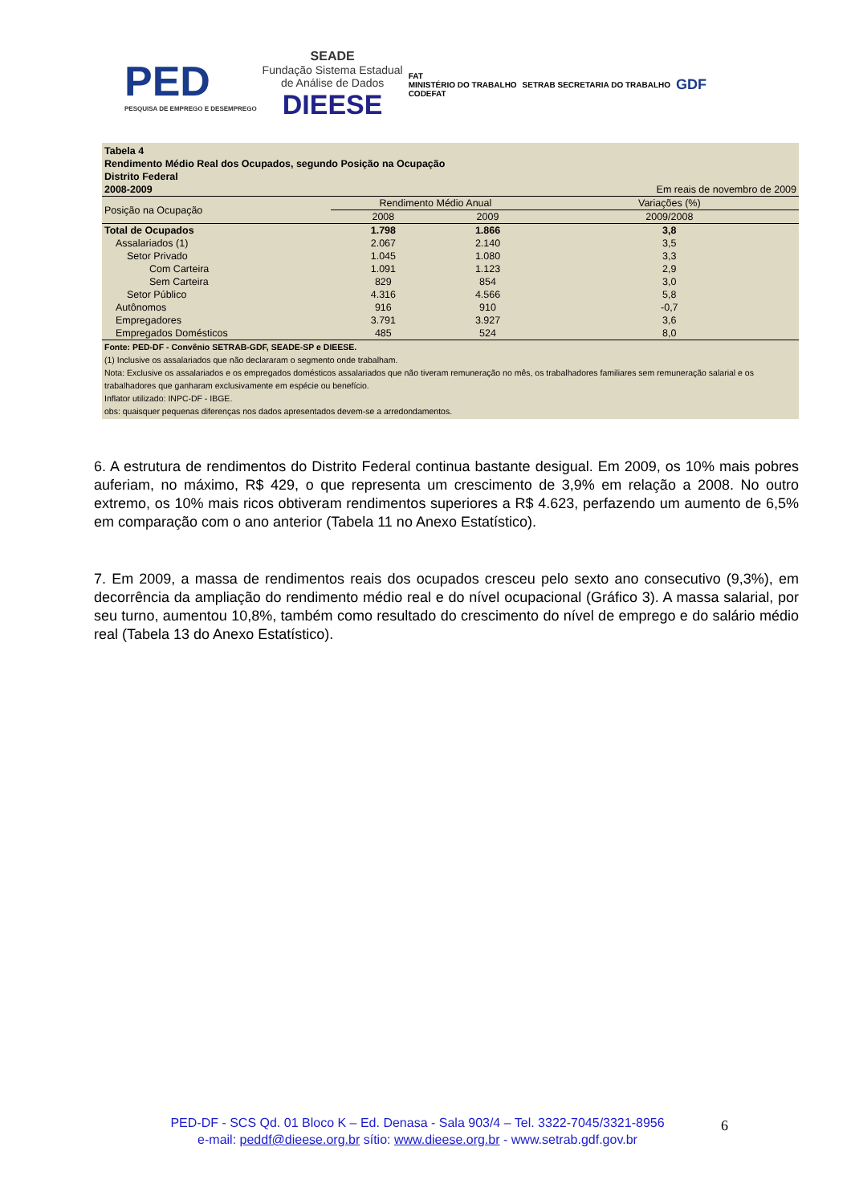PED
PESQUISA DE EMPREGO E DESEMPREGO
SEADE
Fundação Sistema Estadual
de Análise de Dados
DIEESE
FAT
MINISTÉRIO DO TRABALHO
CODEFAT
SETRAB SECRETARIA DO TRABALHO
GDF
| Tabela 4 Rendimento Médio Real dos Ocupados, segundo Posição na Ocupação Distrito Federal | | | |
| 2008-2009 | | | Em reais de novembro de 2009 |
| Posição na Ocupação | Rendimento Médio Anual | | Variações (%) |
| | 2008 | 2009 | 2009/2008 |
| Total de Ocupados | 1.798 | 1.866 | 3,8 |
| Assalariados (1) | 2.067 | 2.140 | 3,5 |
| Setor Privado | 1.045 | 1.080 | 3,3 |
| Com Carteira | 1.091 | 1.123 | 2,9 |
| Sem Carteira | 829 | 854 | 3,0 |
| Setor Público | 4.316 | 4.566 | 5,8 |
| Autônomos | 916 | 910 | -0,7 |
| Empregadores | 3.791 | 3.927 | 3,6 |
| Empregados Domésticos | 485 | 524 | 8,0 |
Fonte: PED-DF - Convênio SETRAB-GDF, SEADE-SP e DIEESE.
(1) Inclusive os assalariados que não declararam o segmento onde trabalham.
Nota: Exclusive os assalariados e os empregados domésticos assalariados que não tiveram remuneração no mês, os trabalhadores familiares sem remuneração salarial e os trabalhadores que ganharam exclusivamente em espécie ou benefício.
Inflator utilizado: INPC-DF - IBGE.
obs: quaisquer pequenas diferenças nos dados apresentados devem-se a arredondamentos.
6. A estrutura de rendimentos do Distrito Federal continua bastante desigual. Em 2009, os 10% mais pobres auferiam, no máximo, R$ 429, o que representa um crescimento de 3,9% em relação a 2008. No outro extremo, os 10% mais ricos obtiveram rendimentos superiores a R$ 4.623, perfazendo um aumento de 6,5% em comparação com o ano anterior (Tabela 11 no Anexo Estatístico).
7. Em 2009, a massa de rendimentos reais dos ocupados cresceu pelo sexto ano consecutivo (9,3%), em decorrência da ampliação do rendimento médio real e do nível ocupacional (Gráfico 3). A massa salarial, por seu turno, aumentou 10,8%, também como resultado do crescimento do nível de emprego e do salário médio real (Tabela 13 do Anexo Estatístico).
PED-DF - SCS Qd. 01 Bloco K – Ed. Denasa - Sala 903/4 – Tel. 3322-7045/3321-8956
e-mail: peddf@dieese.org.br sítio: www.dieese.org.br - www.setrab.gdf.gov.br
6